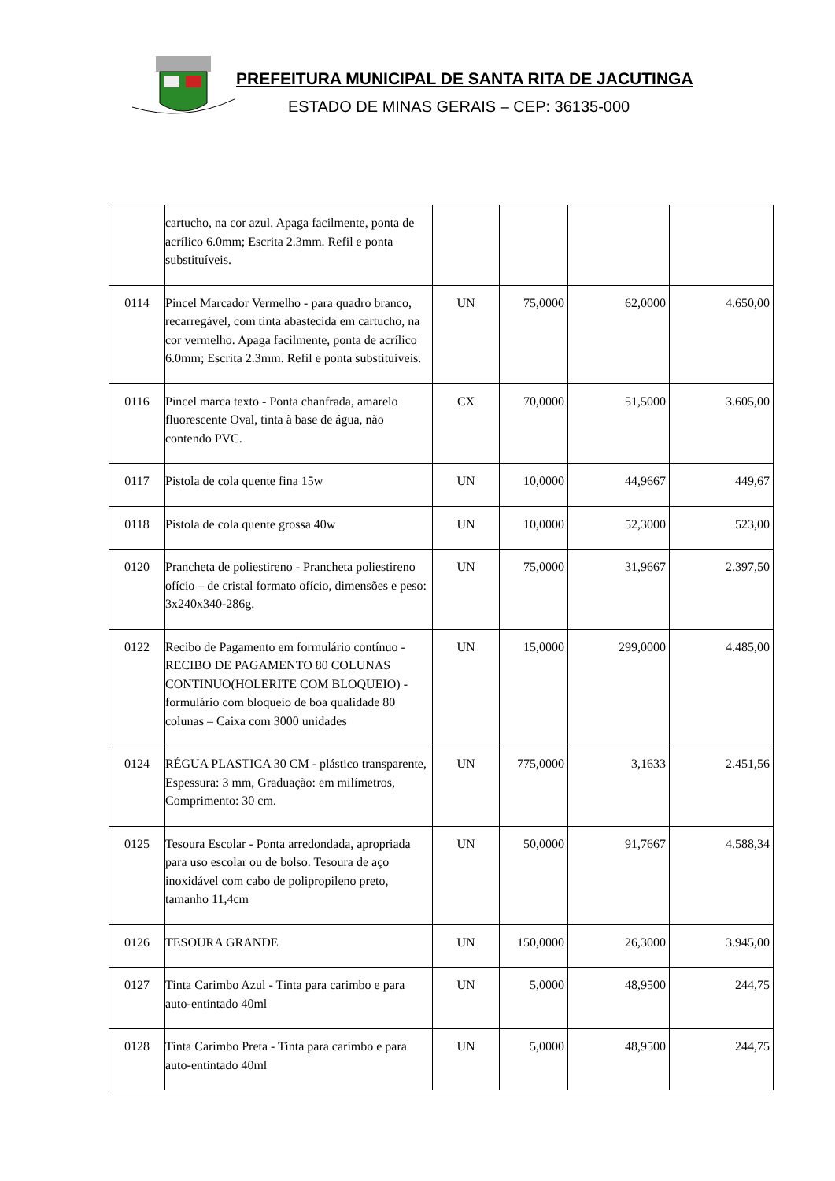PREFEITURA MUNICIPAL DE SANTA RITA DE JACUTINGA
ESTADO DE MINAS GERAIS – CEP: 36135-000
| | cartucho, na cor azul. Apaga facilmente, ponta de acrílico 6.0mm; Escrita 2.3mm. Refil e ponta substituíveis. | | | | |
| 0114 | Pincel Marcador Vermelho - para quadro branco, recarregável, com tinta abastecida em cartucho, na cor vermelho. Apaga facilmente, ponta de acrílico 6.0mm; Escrita 2.3mm. Refil e ponta substituíveis. | UN | 75,0000 | 62,0000 | 4.650,00 |
| 0116 | Pincel marca texto - Ponta chanfrada, amarelo fluorescente Oval, tinta à base de água, não contendo PVC. | CX | 70,0000 | 51,5000 | 3.605,00 |
| 0117 | Pistola de cola quente fina 15w | UN | 10,0000 | 44,9667 | 449,67 |
| 0118 | Pistola de cola quente grossa 40w | UN | 10,0000 | 52,3000 | 523,00 |
| 0120 | Prancheta de poliestireno - Prancheta poliestireno ofício – de cristal formato ofício, dimensões e peso: 3x240x340-286g. | UN | 75,0000 | 31,9667 | 2.397,50 |
| 0122 | Recibo de Pagamento em formulário contínuo - RECIBO DE PAGAMENTO 80 COLUNAS CONTINUO(HOLERITE COM BLOQUEIO) - formulário com bloqueio de boa qualidade 80 colunas – Caixa com 3000 unidades | UN | 15,0000 | 299,0000 | 4.485,00 |
| 0124 | RÉGUA PLASTICA 30 CM - plástico transparente, Espessura: 3 mm, Graduação: em milímetros, Comprimento: 30 cm. | UN | 775,0000 | 3,1633 | 2.451,56 |
| 0125 | Tesoura Escolar - Ponta arredondada, apropriada para uso escolar ou de bolso. Tesoura de aço inoxidável com cabo de polipropileno preto, tamanho 11,4cm | UN | 50,0000 | 91,7667 | 4.588,34 |
| 0126 | TESOURA GRANDE | UN | 150,0000 | 26,3000 | 3.945,00 |
| 0127 | Tinta Carimbo Azul - Tinta para carimbo e para auto-entintado 40ml | UN | 5,0000 | 48,9500 | 244,75 |
| 0128 | Tinta Carimbo Preta - Tinta para carimbo e para auto-entintado 40ml | UN | 5,0000 | 48,9500 | 244,75 |